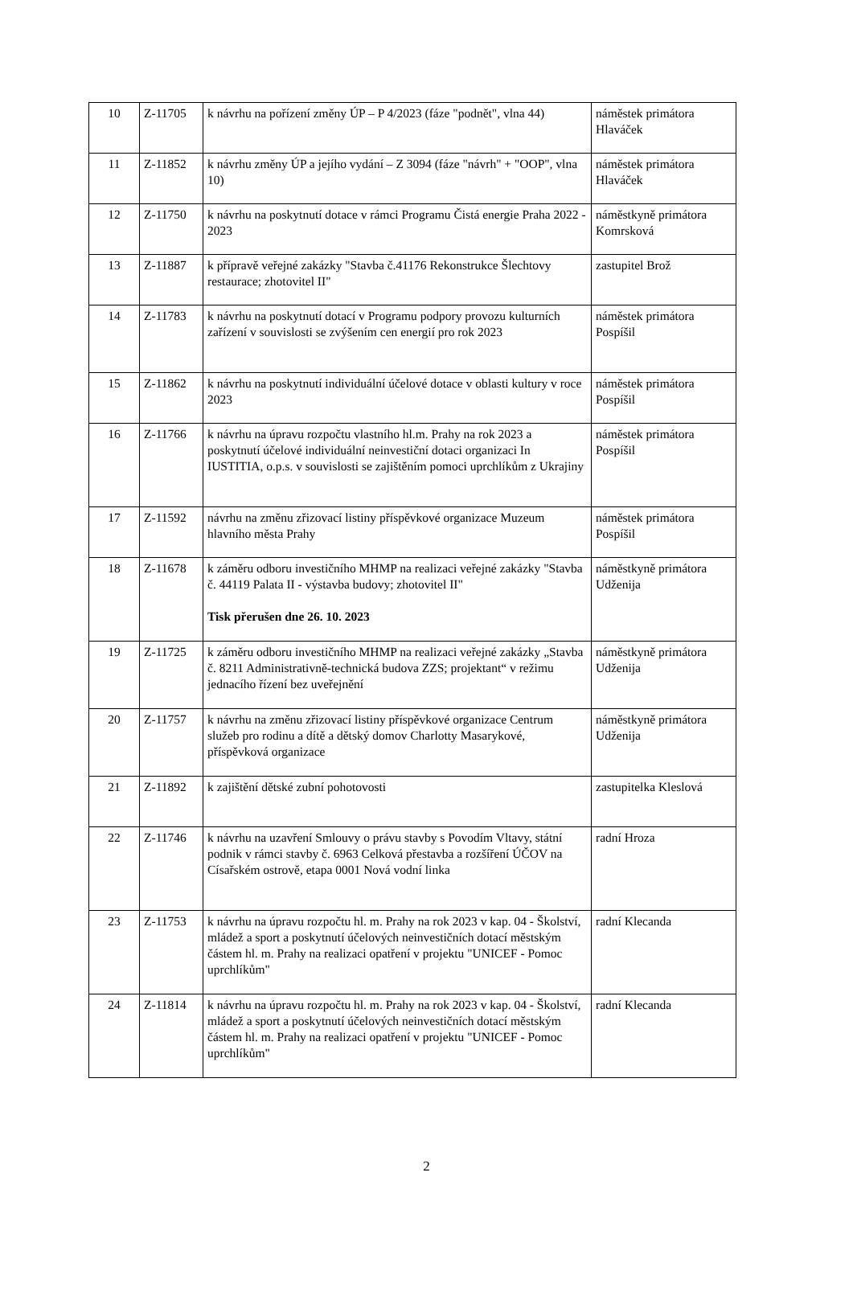| 10 | Z-11705 | k návrhu na pořízení změny ÚP – P 4/2023 (fáze "podnět", vlna 44) | náměstek primátora Hlaváček |
| 11 | Z-11852 | k návrhu změny ÚP a jejího vydání – Z 3094 (fáze "návrh" + "OOP", vlna 10) | náměstek primátora Hlaváček |
| 12 | Z-11750 | k návrhu na poskytnutí dotace v rámci Programu Čistá energie Praha 2022 - 2023 | náměstkyně primátora Komrsková |
| 13 | Z-11887 | k přípravě veřejné zakázky "Stavba č.41176 Rekonstrukce Šlechtovy restaurace; zhotovitel II" | zastupitel Brož |
| 14 | Z-11783 | k návrhu na poskytnutí dotací v Programu podpory provozu kulturních zařízení v souvislosti se zvýšením cen energií pro rok 2023 | náměstek primátora Pospíšil |
| 15 | Z-11862 | k návrhu na poskytnutí individuální účelové dotace v oblasti kultury v roce 2023 | náměstek primátora Pospíšil |
| 16 | Z-11766 | k návrhu na úpravu rozpočtu vlastního hl.m. Prahy na rok 2023 a poskytnutí účelové individuální neinvestiční dotaci organizaci In IUSTITIA, o.p.s. v souvislosti se zajištěním pomoci uprchlíkům z Ukrajiny | náměstek primátora Pospíšil |
| 17 | Z-11592 | návrhu na změnu zřizovací listiny příspěvkové organizace Muzeum hlavního města Prahy | náměstek primátora Pospíšil |
| 18 | Z-11678 | k záměru odboru investičního MHMP na realizaci veřejné zakázky "Stavba č. 44119 Palata II - výstavba budovy; zhotovitel II" Tisk přerušen dne 26. 10. 2023 | náměstkyně primátora Udženija |
| 19 | Z-11725 | k záměru odboru investičního MHMP na realizaci veřejné zakázky „Stavba č. 8211 Administrativně-technická budova ZZS; projektant“ v režimu jednacího řízení bez uveřejnění | náměstkyně primátora Udženija |
| 20 | Z-11757 | k návrhu na změnu zřizovací listiny příspěvkové organizace Centrum služeb pro rodinu a dítě a dětský domov Charlotty Masarykové, příspěvková organizace | náměstkyně primátora Udženija |
| 21 | Z-11892 | k zajištění dětské zubní pohotovosti | zastupitelka Kleslová |
| 22 | Z-11746 | k návrhu na uzavření Smlouvy o právu stavby s Povodím Vltavy, státní podnik v rámci stavby č. 6963 Celková přestavba a rozšíření ÚČOV na Císařském ostrově, etapa 0001 Nová vodní linka | radní Hroza |
| 23 | Z-11753 | k návrhu na úpravu rozpočtu hl. m. Prahy na rok 2023 v kap. 04 - Školství, mládež a sport a poskytnutí účelových neinvestičních dotací městským částem hl. m. Prahy na realizaci opatření v projektu "UNICEF - Pomoc uprchlíkům" | radní Klecanda |
| 24 | Z-11814 | k návrhu na úpravu rozpočtu hl. m. Prahy na rok 2023 v kap. 04 - Školství, mládež a sport a poskytnutí účelových neinvestičních dotací městským částem hl. m. Prahy na realizaci opatření v projektu "UNICEF - Pomoc uprchlíkům" | radní Klecanda |
2